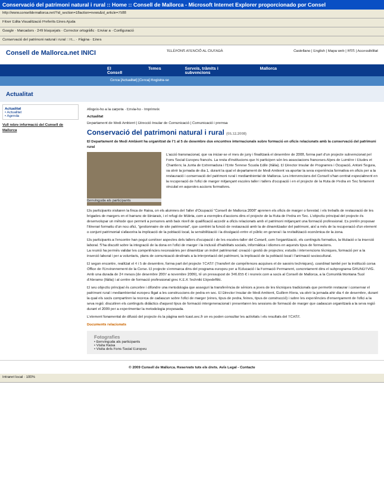Conservació del patrimoni natural i rural :: Home :: Consell de Mallorca - Microsoft Internet Explorer proporcionado por Consel
http://www.conselldemallorca.net/?id_section=18action=news&id_article=7588
Fitxer Edita Visualització Preferits Eines Ajuda
Google · Marcadors · 249 bloquejats · Corrector ortogràfic · Enviar a · Configuració
Conservació del patrimoni natural i rural :: H... · Pàgina · Eines
Consell de Mallorca.net INICI TELÈFONS ATENCIÓ AL CIUTADÀ Castellano | English | Mapa web | RSS | Accessibilitat
El Consell Temes Serveis, tràmits i subvencions Mallorca
Cerca [Actualitat] [Cerca] Registra-se
Actualitat
Actualitat
• Actualitat
• Agenda
Vull rebre informació del Consell de Mallorca
Afegeix-ho a la carpeta · Envia-ho · Imprimeix
Actualitat
Departament de Medi Ambient | Direcció Insular de Comunicació | Comunicació i premsa
Conservació del patrimoni natural i rural (05.12.2008)
El Departament de Medi Ambient ha organitzat de l'1 al 5 de desembre dos encontres internacionals sobre formació en oficis relacionats amb la conservació del patrimoni rural
Benvinguda als participants
L'acció transnacional, que va iniciar-se el mes de juny i finalitzarà el desembre de 2008, forma part d'un projecte subvencionat pel Fons Social Europeu francès. La resta d'institucions que hi participen són les associacions franceses Alpes de Lumière i Etudes et Chantiers; la Junta de Extremadura i l'Ente Senese Scuola Edile (Itàlia). El Director Insular de Programes i Ocupació, Antoni Segura, va obrir la jornada de dia 1, durant la qual el departament de Medi Ambient va aportar la seva experiència formativa en oficis per a la restauració i conservació del patrimoni rural i mediambiental de Mallorca. Les intervencions del Consell s'han centrat especialment en la recuperació de l'ofici de marger mitjançant escoles taller i tallers d'ocupació i en el projecte de la Ruta de Pedra en Sec fortament vinculat en aquestes accions formatives.
Els participants visitaren la finca de Raixa, on els alumnes del Taller d'Ocupació "Consell de Mallorca 2008" aprenen els oficis de marger o forestal; i els treballs de restauració de les brigades de margers en el barranc de Biniaraix, i el refugi de Mületa, com a exemples d'accions dins el projecte de la Ruta de Pedra en Sec. L'objectiu principal del projecte és desenvolupar un mètode que permeti a persones amb baix nivell de qualificació accedir a oficis relacionats amb el patrimoni mitjançant una formació professional. Es pretén proposar l'itinerari formatiu d'un nou ofici, "gestionnaire de site patrimonial", que combini la funció de restauració amb la de dinamitzador del patrimoni, així a més de la recuperació d'un element o conjunt patrimonial s'afavorira la implicació de la població local, la sensibilització i la divulgació entre el públic en general i la revitalització econòmica de la zona.
Els participants a l'encontre han pogut conèixer aspectes dels tallers d'ocupació i de les escoles-taller del Consell, com l'organització, els continguts formatius, la titulació o la inserció laboral. S'ha discutit sobre la integració de la dona en l'ofici de marger i la inclusió d'habilitats socials, informàtica i idiomes en aquests tipus de formacions.
La reunió ha permès validar les competències necessàries per dinamitzar un indret patrimonial: creació i gestió de projectes; estudis i intervencions tècniques, formació per a la inserció laboral i per a voluntaris, plans de comunicació destinats a la interpretació del patrimoni, la implicació de la població local i l'animació sociocultural.
El segon encontre, realitzat el 4 i 5 de desembre, forma part del projecte TCAST (Transfert de compétences acquises et de savoirs techniques), coordinat també per la institució corsa Office de l'Environnement de la Corse. El projecte s'emmarca dins del programa europeu per a l'Educació i la Formació Permanent, concretament dins el subprograma GRUNDTVIG. Amb una durada de 24 mesos (de desembre 2007 a novembre 2009), té un pressupost de 346.655 € i reuneix com a socis al Consell de Mallorca, a la Comunità Montana Suol d'Aleramo (Itàlia) i al centre de formació professional grec K.E.K Techniki Ekpedeftiki.
El seu objectiu principal és concebre i difondre una metodologia que asseguri la transferència de séniors a joves de les tècniques tradicionals que permetin restaurar i conservar el patrimoni rural i mediambiental europeu lligat a les construccions de pedra en sec. El Director Insular de Medi Ambient, Guillem Riera, va obrir la jornada ahir dia 4 de desembre, durant la qual els socis compartiren la recerca de cadascun sobre l'ofici de marger (eines, tipus de pedra, feines, tipus de construcció) i sobre les experiències d'ensenyament de l'ofici a la seva regió; discutiren els continguts didàctics d'aquest tipus de formació intergeneracional i presentaren les sessions de formació de marger que cadascun organitzarà a la seva regió durant el 2009 per a experimentar la metodologia proposada.
L'element fonamental de difusió del projecte és la pàgina web tcast.oec.fr on es poden consultar les activitats i els resultats del TCAST.
Documents relacionats
Fotografies
• Benvinguda als participants
• Visita Raixa
• Visita dels Fons Social Europeu
© 2009 Consell de Mallorca. Reservats tots els drets. Avís Legal - Contacte
Intranet local · 100%